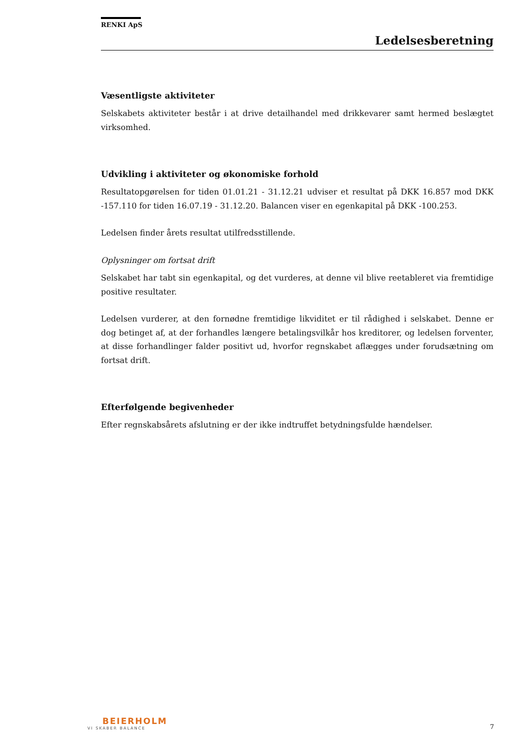RENKI ApS
Ledelsesberetning
Væsentligste aktiviteter
Selskabets aktiviteter består i at drive detailhandel med drikkevarer samt hermed beslægtet virksomhed.
Udvikling i aktiviteter og økonomiske forhold
Resultatopgørelsen for tiden 01.01.21 - 31.12.21 udviser et resultat på DKK 16.857 mod DKK -157.110 for tiden 16.07.19 - 31.12.20. Balancen viser en egenkapital på DKK -100.253.
Ledelsen finder årets resultat utilfredsstillende.
Oplysninger om fortsat drift
Selskabet har tabt sin egenkapital, og det vurderes, at denne vil blive reetableret via fremtidige positive resultater.
Ledelsen vurderer, at den fornødne fremtidige likviditet er til rådighed i selskabet. Denne er dog betinget af, at der forhandles længere betalingsvilkår hos kreditorer, og ledelsen forventer, at disse forhandlinger falder positivt ud, hvorfor regnskabet aflægges under forudsætning om fortsat drift.
Efterfølgende begivenheder
Efter regnskabsårets afslutning er der ikke indtruffet betydningsfulde hændelser.
BEIERHOLM
VI SKABER BALANCE
7